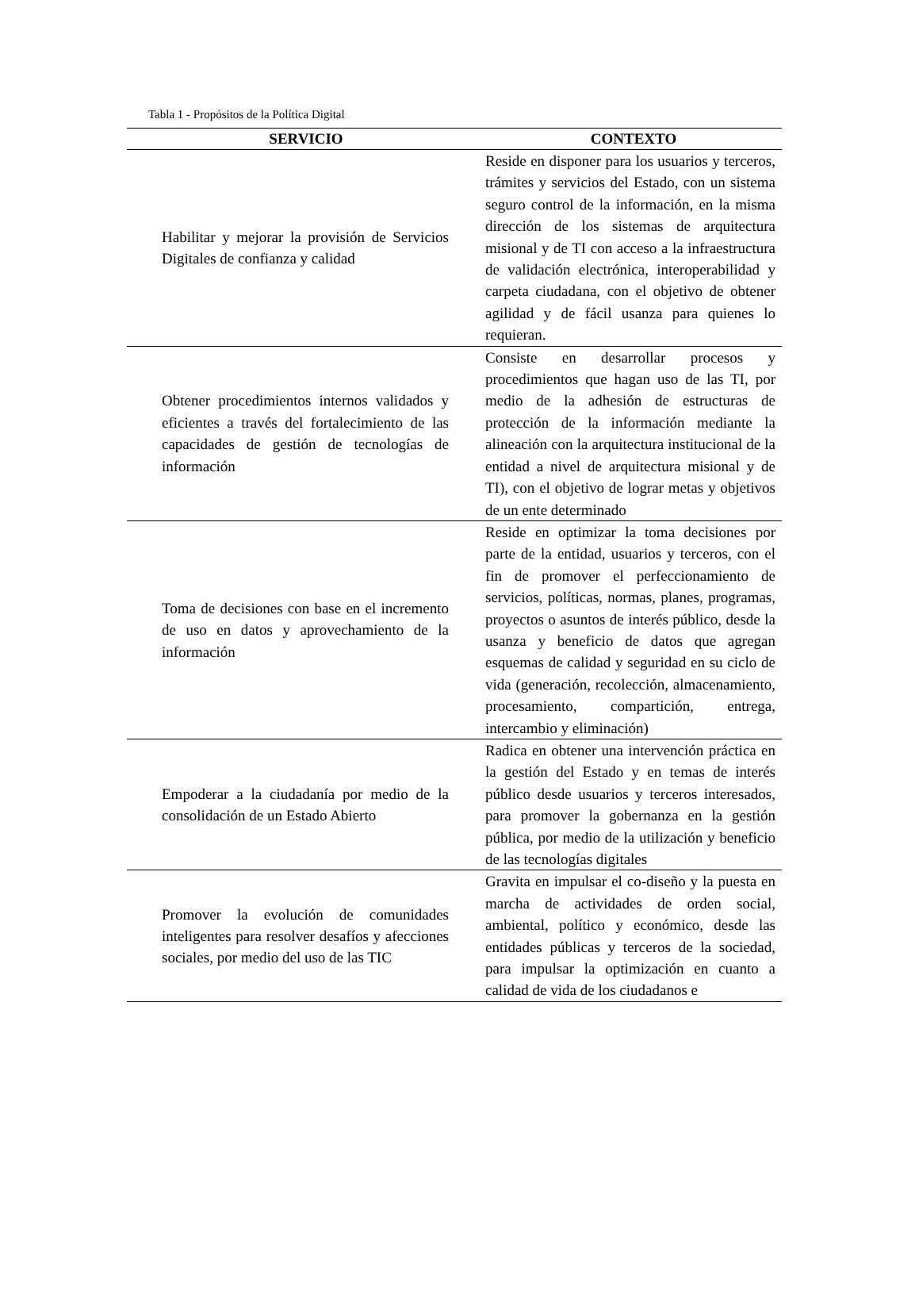Tabla 1 - Propósitos de la Política Digital
| SERVICIO | CONTEXTO |
| --- | --- |
| Habilitar y mejorar la provisión de Servicios Digitales de confianza y calidad | Reside en disponer para los usuarios y terceros, trámites y servicios del Estado, con un sistema seguro control de la información, en la misma dirección de los sistemas de arquitectura misional y de TI con acceso a la infraestructura de validación electrónica, interoperabilidad y carpeta ciudadana, con el objetivo de obtener agilidad y de fácil usanza para quienes lo requieran. |
| Obtener procedimientos internos validados y eficientes a través del fortalecimiento de las capacidades de gestión de tecnologías de información | Consiste en desarrollar procesos y procedimientos que hagan uso de las TI, por medio de la adhesión de estructuras de protección de la información mediante la alineación con la arquitectura institucional de la entidad a nivel de arquitectura misional y de TI), con el objetivo de lograr metas y objetivos de un ente determinado |
| Toma de decisiones con base en el incremento de uso en datos y aprovechamiento de la información | Reside en optimizar la toma decisiones por parte de la entidad, usuarios y terceros, con el fin de promover el perfeccionamiento de servicios, políticas, normas, planes, programas, proyectos o asuntos de interés público, desde la usanza y beneficio de datos que agregan esquemas de calidad y seguridad en su ciclo de vida (generación, recolección, almacenamiento, procesamiento, compartición, entrega, intercambio y eliminación) |
| Empoderar a la ciudadanía por medio de la consolidación de un Estado Abierto | Radica en obtener una intervención práctica en la gestión del Estado y en temas de interés público desde usuarios y terceros interesados, para promover la gobernanza en la gestión pública, por medio de la utilización y beneficio de las tecnologías digitales |
| Promover la evolución de comunidades inteligentes para resolver desafíos y afecciones sociales, por medio del uso de las TIC | Gravita en impulsar el co-diseño y la puesta en marcha de actividades de orden social, ambiental, político y económico, desde las entidades públicas y terceros de la sociedad, para impulsar la optimización en cuanto a calidad de vida de los ciudadanos e |